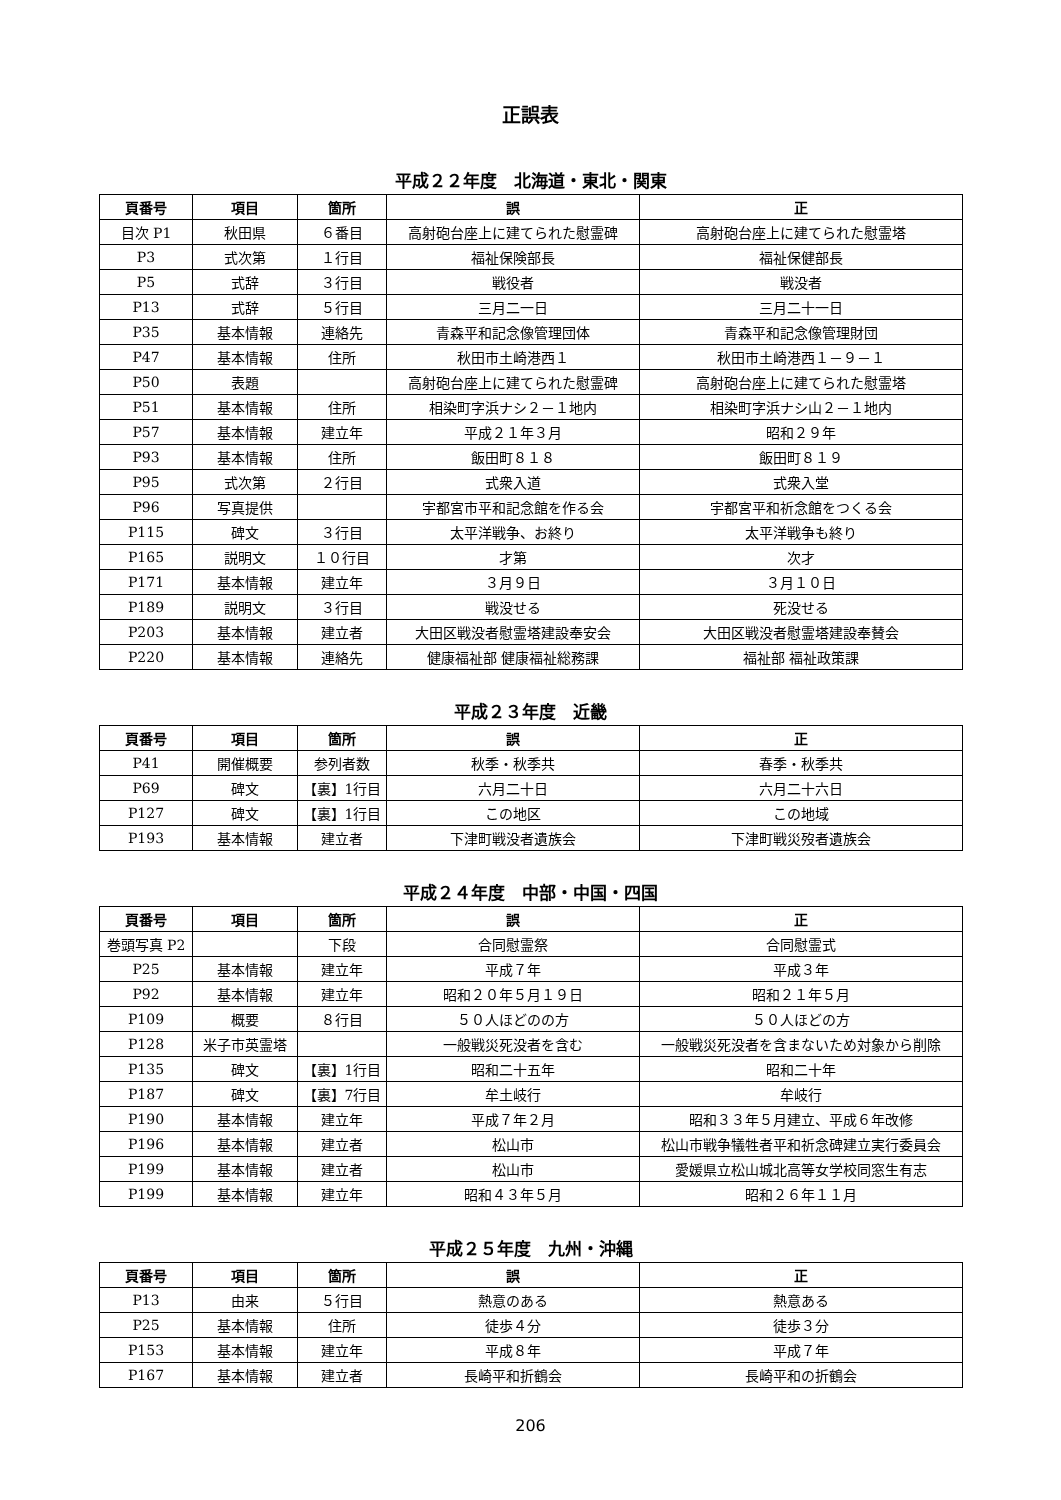正誤表
平成２２年度　北海道・東北・関東
| 頁番号 | 項目 | 箇所 | 誤 | 正 |
| --- | --- | --- | --- | --- |
| 目次 P1 | 秋田県 | ６番目 | 高射砲台座上に建てられた慰霊碑 | 高射砲台座上に建てられた慰霊塔 |
| P3 | 式次第 | １行目 | 福祉保険部長 | 福祉保健部長 |
| P5 | 式辞 | ３行目 | 戦役者 | 戦没者 |
| P13 | 式辞 | ５行目 | 三月二一日 | 三月二十一日 |
| P35 | 基本情報 | 連絡先 | 青森平和記念像管理団体 | 青森平和記念像管理財団 |
| P47 | 基本情報 | 住所 | 秋田市土崎港西１ | 秋田市土崎港西１－９－１ |
| P50 | 表題 | | 高射砲台座上に建てられた慰霊碑 | 高射砲台座上に建てられた慰霊塔 |
| P51 | 基本情報 | 住所 | 相染町字浜ナシ２－１地内 | 相染町字浜ナシ山２－１地内 |
| P57 | 基本情報 | 建立年 | 平成２１年３月 | 昭和２９年 |
| P93 | 基本情報 | 住所 | 飯田町８１８ | 飯田町８１９ |
| P95 | 式次第 | ２行目 | 式衆入道 | 式衆入堂 |
| P96 | 写真提供 | | 宇都宮市平和記念館を作る会 | 宇都宮平和祈念館をつくる会 |
| P115 | 碑文 | ３行目 | 太平洋戦争、お終り | 太平洋戦争も終り |
| P165 | 説明文 | １０行目 | 才第 | 次才 |
| P171 | 基本情報 | 建立年 | ３月９日 | ３月１０日 |
| P189 | 説明文 | ３行目 | 戦没せる | 死没せる |
| P203 | 基本情報 | 建立者 | 大田区戦没者慰霊塔建設奉安会 | 大田区戦没者慰霊塔建設奉賛会 |
| P220 | 基本情報 | 連絡先 | 健康福祉部 健康福祉総務課 | 福祉部 福祉政策課 |
平成２３年度　近畿
| 頁番号 | 項目 | 箇所 | 誤 | 正 |
| --- | --- | --- | --- | --- |
| P41 | 開催概要 | 参列者数 | 秋季・秋季共 | 春季・秋季共 |
| P69 | 碑文 | 【裏】1行目 | 六月二十日 | 六月二十六日 |
| P127 | 碑文 | 【裏】1行目 | この地区 | この地域 |
| P193 | 基本情報 | 建立者 | 下津町戦没者遺族会 | 下津町戦災歿者遺族会 |
平成２４年度　中部・中国・四国
| 頁番号 | 項目 | 箇所 | 誤 | 正 |
| --- | --- | --- | --- | --- |
| 巻頭写真 P2 | | 下段 | 合同慰霊祭 | 合同慰霊式 |
| P25 | 基本情報 | 建立年 | 平成７年 | 平成３年 |
| P92 | 基本情報 | 建立年 | 昭和２０年５月１９日 | 昭和２１年５月 |
| P109 | 概要 | ８行目 | ５０人ほどのの方 | ５０人ほどの方 |
| P128 | 米子市英霊塔 | | 一般戦災死没者を含む | 一般戦災死没者を含まないため対象から削除 |
| P135 | 碑文 | 【裏】1行目 | 昭和二十五年 | 昭和二十年 |
| P187 | 碑文 | 【裏】7行目 | 牟土岐行 | 牟岐行 |
| P190 | 基本情報 | 建立年 | 平成７年２月 | 昭和３３年５月建立、平成６年改修 |
| P196 | 基本情報 | 建立者 | 松山市 | 松山市戦争犠牲者平和祈念碑建立実行委員会 |
| P199 | 基本情報 | 建立者 | 松山市 | 愛媛県立松山城北高等女学校同窓生有志 |
| P199 | 基本情報 | 建立年 | 昭和４３年５月 | 昭和２６年１１月 |
平成２５年度　九州・沖縄
| 頁番号 | 項目 | 箇所 | 誤 | 正 |
| --- | --- | --- | --- | --- |
| P13 | 由来 | ５行目 | 熱意のある | 熱意ある |
| P25 | 基本情報 | 住所 | 徒歩４分 | 徒歩３分 |
| P153 | 基本情報 | 建立年 | 平成８年 | 平成７年 |
| P167 | 基本情報 | 建立者 | 長崎平和折鶴会 | 長崎平和の折鶴会 |
206